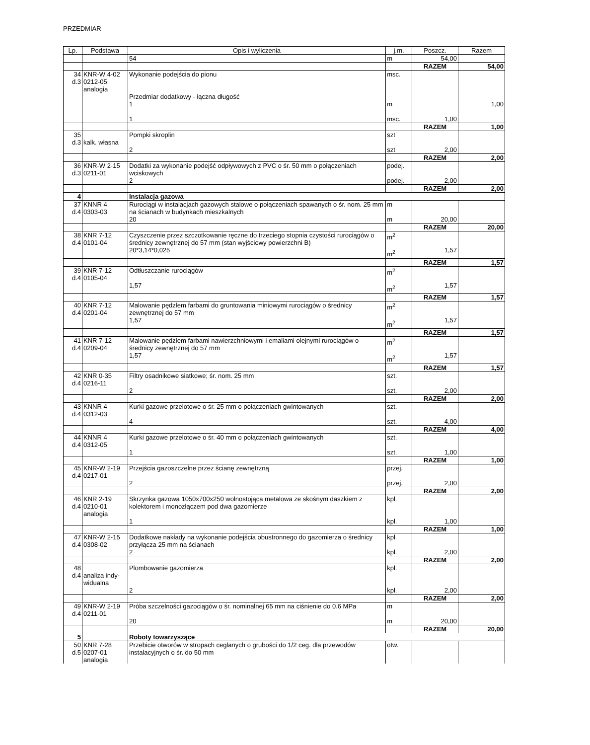PRZEDMIAR
| Lp. | Podstawa | Opis i wyliczenia | j.m. | Poszcz. | Razem |
| --- | --- | --- | --- | --- | --- |
| | | 54 | m | 54,00 | |
| | | | | RAZEM | 54,00 |
| 34 d.3 | KNR-W 4-02 0212-05 analogia | Wykonanie podejścia do pionu Przedmiar dodatkowy - łączna długość 1 1 | msc. m msc. | 1,00 | 1,00 |
| | | | | RAZEM | 1,00 |
| 35 d.3 | kalk. własna | Pompki skroplin 2 | szt szt | 2,00 | |
| | | | | RAZEM | 2,00 |
| 36 d.3 | KNR-W 2-15 0211-01 | Dodatki za wykonanie podejść odpływowych z PVC o śr. 50 mm o połączeniach wciskowych 2 | podej. podej. | 2,00 | |
| | | | | RAZEM | 2,00 |
| 4 | | Instalacja gazowa | | | |
| 37 d.4 | KNNR 4 0303-03 | Rurociągi w instalacjach gazowych stalowe o połączeniach spawanych o śr. nom. 25 mm na ścianach w budynkach mieszkalnych 20 | m m | 20,00 | |
| | | | | RAZEM | 20,00 |
| 38 d.4 | KNR 7-12 0101-04 | Czyszczenie przez szczotkowanie ręczne do trzeciego stopnia czystości rurociągów o średnicy zewnętrznej do 57 mm (stan wyjściowy powierzchni B) 20*3,14*0,025 | m<sup>2</sup> m<sup>2</sup> | 1,57 | |
| | | | | RAZEM | 1,57 |
| 39 d.4 | KNR 7-12 0105-04 | Odtłuszczanie rurociągów 1,57 | m<sup>2</sup> m<sup>2</sup> | 1,57 | |
| | | | | RAZEM | 1,57 |
| 40 d.4 | KNR 7-12 0201-04 | Malowanie pędzlem farbami do gruntowania miniowymi rurociągów o średnicy zewnętrznej do 57 mm 1,57 | m<sup>2</sup> m<sup>2</sup> | 1,57 | |
| | | | | RAZEM | 1,57 |
| 41 d.4 | KNR 7-12 0209-04 | Malowanie pędzlem farbami nawierzchniowymi i emaliami olejnymi rurociągów o średnicy zewnętrznej do 57 mm 1,57 | m<sup>2</sup> m<sup>2</sup> | 1,57 | |
| | | | | RAZEM | 1,57 |
| 42 d.4 | KNR 0-35 0216-11 | Filtry osadnikowe siatkowe; śr. nom. 25 mm 2 | szt. szt. | 2,00 | |
| | | | | RAZEM | 2,00 |
| 43 d.4 | KNNR 4 0312-03 | Kurki gazowe przelotowe o śr. 25 mm o połączeniach gwintowanych 4 | szt. szt. | 4,00 | |
| | | | | RAZEM | 4,00 |
| 44 d.4 | KNNR 4 0312-05 | Kurki gazowe przelotowe o śr. 40 mm o połączeniach gwintowanych 1 | szt. szt. | 1,00 | |
| | | | | RAZEM | 1,00 |
| 45 d.4 | KNR-W 2-19 0217-01 | Przejścia gazoszczelne przez ścianę zewnętrzną 2 | przej. przej. | 2,00 | |
| | | | | RAZEM | 2,00 |
| 46 d.4 | KNR 2-19 0210-01 analogia | Skrzynka gazowa 1050x700x250 wolnostojąca metalowa ze skośnym daszkiem z kolektorem i monozłączem pod dwa gazomierze 1 | kpl. kpl. | 1,00 | |
| | | | | RAZEM | 1,00 |
| 47 d.4 | KNR-W 2-15 0308-02 | Dodatkowe nakłady na wykonanie podejścia obustronnego do gazomierza o średnicy przyłącza 25 mm na ścianach 2 | kpl. kpl. | 2,00 | |
| | | | | RAZEM | 2,00 |
| 48 d.4 | analiza indy- widualna | Plombowanie gazomierza 2 | kpl. kpl. | 2,00 | |
| | | | | RAZEM | 2,00 |
| 49 d.4 | KNR-W 2-19 0211-01 | Próba szczelności gazociągów o śr. nominalnej 65 mm na ciśnienie do 0.6 MPa 20 | m m | 20,00 | |
| | | | | RAZEM | 20,00 |
| 5 | | Roboty towarzyszące | | | |
| 50 d.5 | KNR 7-28 0207-01 analogia | Przebicie otworów w stropach ceglanych o grubości do 1/2 ceg. dla przewodów instalacyjnych o śr. do 50 mm | otw. | | |